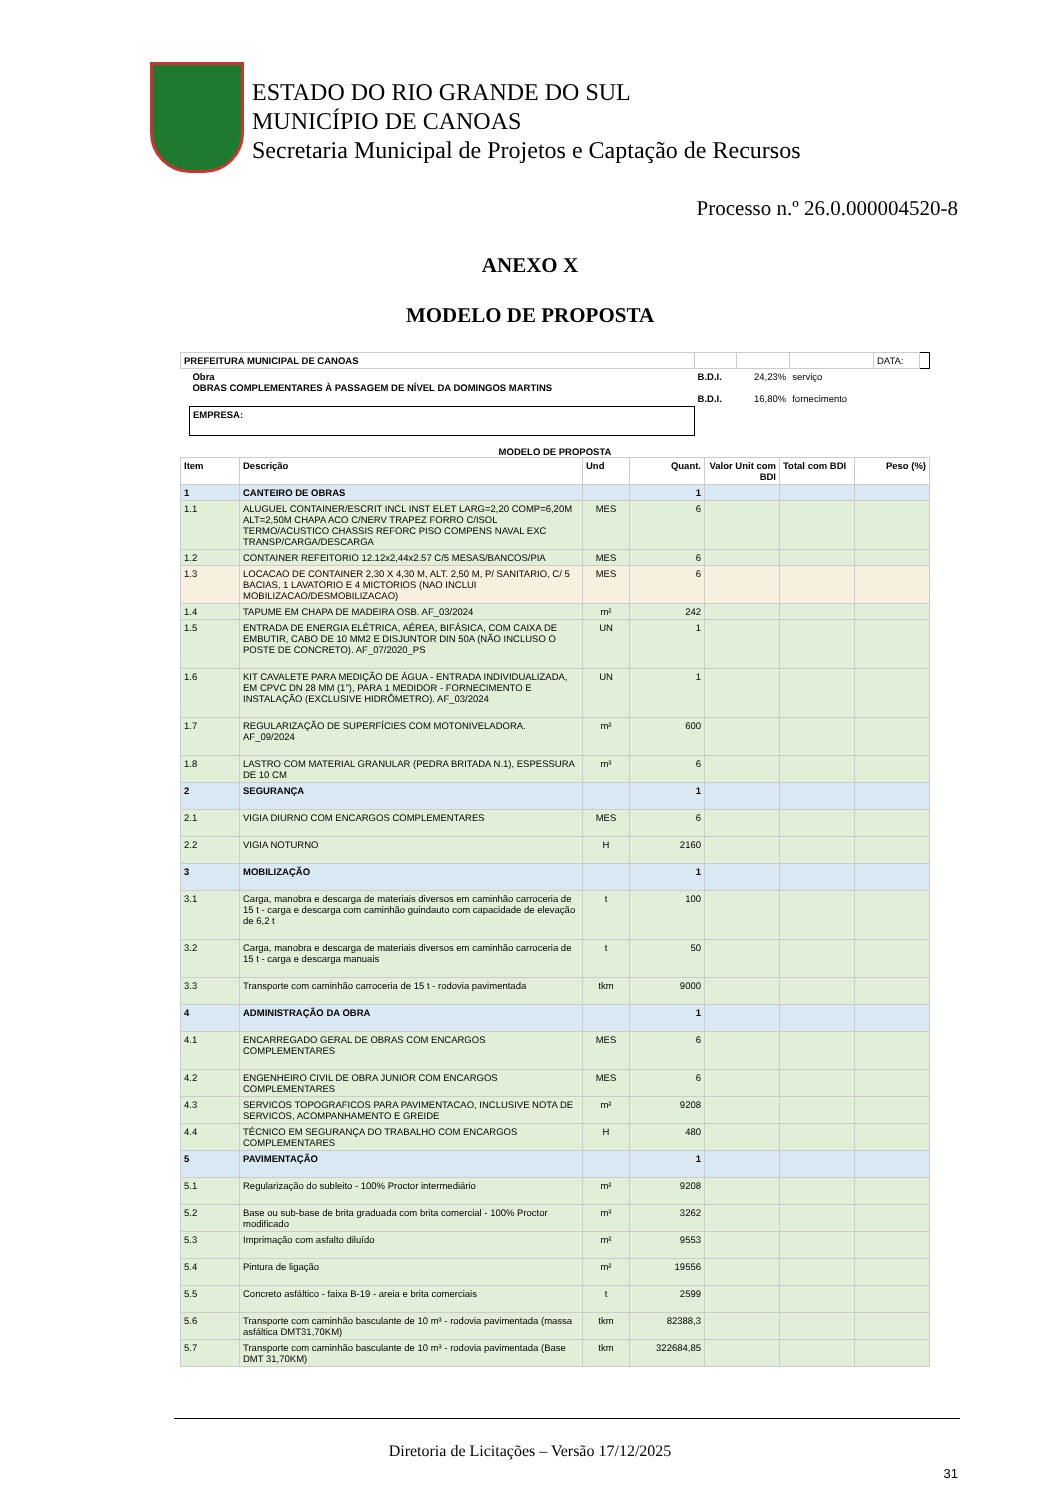ESTADO DO RIO GRANDE DO SUL
MUNICÍPIO DE CANOAS
Secretaria Municipal de Projetos e Captação de Recursos
Processo n.º 26.0.000004520-8
ANEXO X
MODELO DE PROPOSTA
| PREFEITURA MUNICIPAL DE CANOAS | | | | | DATA: | |
| | Obra OBRAS COMPLEMENTARES À PASSAGEM DE NÍVEL DA DOMINGOS MARTINS | B.D.I. B.D.I. | 24,23% 16,80% | serviço fornecimento | | |
| | EMPRESA: | | | | | |
MODELO DE PROPOSTA
| Item | Descrição | Und | Quant. | Valor Unit com BDI | Total com BDI | Peso (%) |
| --- | --- | --- | --- | --- | --- | --- |
| 1 | CANTEIRO DE OBRAS | | 1 | | | |
| 1.1 | ALUGUEL CONTAINER/ESCRIT INCL INST ELET LARG=2,20 COMP=6,20M ALT=2,50M CHAPA ACO C/NERV TRAPEZ FORRO C/ISOL TERMO/ACUSTICO CHASSIS REFORC PISO COMPENS NAVAL EXC TRANSP/CARGA/DESCARGA | MES | 6 | | | |
| 1.2 | CONTAINER REFEITORIO 12.12x2,44x2.57 C/5 MESAS/BANCOS/PIA | MES | 6 | | | |
| 1.3 | LOCACAO DE CONTAINER 2,30 X 4,30 M, ALT. 2,50 M, P/ SANITARIO, C/ 5 BACIAS, 1 LAVATORIO E 4 MICTORIOS (NAO INCLUI MOBILIZACAO/DESMOBILIZACAO) | MES | 6 | | | |
| 1.4 | TAPUME EM CHAPA DE MADEIRA OSB. AF_03/2024 | m² | 242 | | | |
| 1.5 | ENTRADA DE ENERGIA ELÉTRICA, AÉREA, BIFÁSICA, COM CAIXA DE EMBUTIR, CABO DE 10 MM2 E DISJUNTOR DIN 50A (NÃO INCLUSO O POSTE DE CONCRETO). AF_07/2020_PS | UN | 1 | | | |
| 1.6 | KIT CAVALETE PARA MEDIÇÃO DE ÁGUA - ENTRADA INDIVIDUALIZADA, EM CPVC DN 28 MM (1"), PARA 1 MEDIDOR - FORNECIMENTO E INSTALAÇÃO (EXCLUSIVE HIDRÔMETRO). AF_03/2024 | UN | 1 | | | |
| 1.7 | REGULARIZAÇÃO DE SUPERFÍCIES COM MOTONIVELADORA. AF_09/2024 | m² | 600 | | | |
| 1.8 | LASTRO COM MATERIAL GRANULAR (PEDRA BRITADA N.1), ESPESSURA DE 10 CM | m³ | 6 | | | |
| 2 | SEGURANÇA | | 1 | | | |
| 2.1 | VIGIA DIURNO COM ENCARGOS COMPLEMENTARES | MES | 6 | | | |
| 2.2 | VIGIA NOTURNO | H | 2160 | | | |
| 3 | MOBILIZAÇÃO | | 1 | | | |
| 3.1 | Carga, manobra e descarga de materiais diversos em caminhão carroceria de 15 t - carga e descarga com caminhão guindauto com capacidade de elevação de 6,2 t | t | 100 | | | |
| 3.2 | Carga, manobra e descarga de materiais diversos em caminhão carroceria de 15 t - carga e descarga manuais | t | 50 | | | |
| 3.3 | Transporte com caminhão carroceria de 15 t - rodovia pavimentada | tkm | 9000 | | | |
| 4 | ADMINISTRAÇÃO DA OBRA | | 1 | | | |
| 4.1 | ENCARREGADO GERAL DE OBRAS COM ENCARGOS COMPLEMENTARES | MES | 6 | | | |
| 4.2 | ENGENHEIRO CIVIL DE OBRA JUNIOR COM ENCARGOS COMPLEMENTARES | MES | 6 | | | |
| 4.3 | SERVICOS TOPOGRAFICOS PARA PAVIMENTACAO, INCLUSIVE NOTA DE SERVICOS, ACOMPANHAMENTO E GREIDE | m² | 9208 | | | |
| 4.4 | TÉCNICO EM SEGURANÇA DO TRABALHO COM ENCARGOS COMPLEMENTARES | H | 480 | | | |
| 5 | PAVIMENTAÇÃO | | 1 | | | |
| 5.1 | Regularização do subleito - 100% Proctor intermediário | m² | 9208 | | | |
| 5.2 | Base ou sub-base de brita graduada com brita comercial - 100% Proctor modificado | m³ | 3262 | | | |
| 5.3 | Imprimação com asfalto diluído | m² | 9553 | | | |
| 5.4 | Pintura de ligação | m² | 19556 | | | |
| 5.5 | Concreto asfáltico - faixa B-19 - areia e brita comerciais | t | 2599 | | | |
| 5.6 | Transporte com caminhão basculante de 10 m³ - rodovia pavimentada (massa asfáltica DMT31,70KM) | tkm | 82388,3 | | | |
| 5.7 | Transporte com caminhão basculante de 10 m³ - rodovia pavimentada (Base DMT 31,70KM) | tkm | 322684,85 | | | |
Diretoria de Licitações – Versão 17/12/2025
31